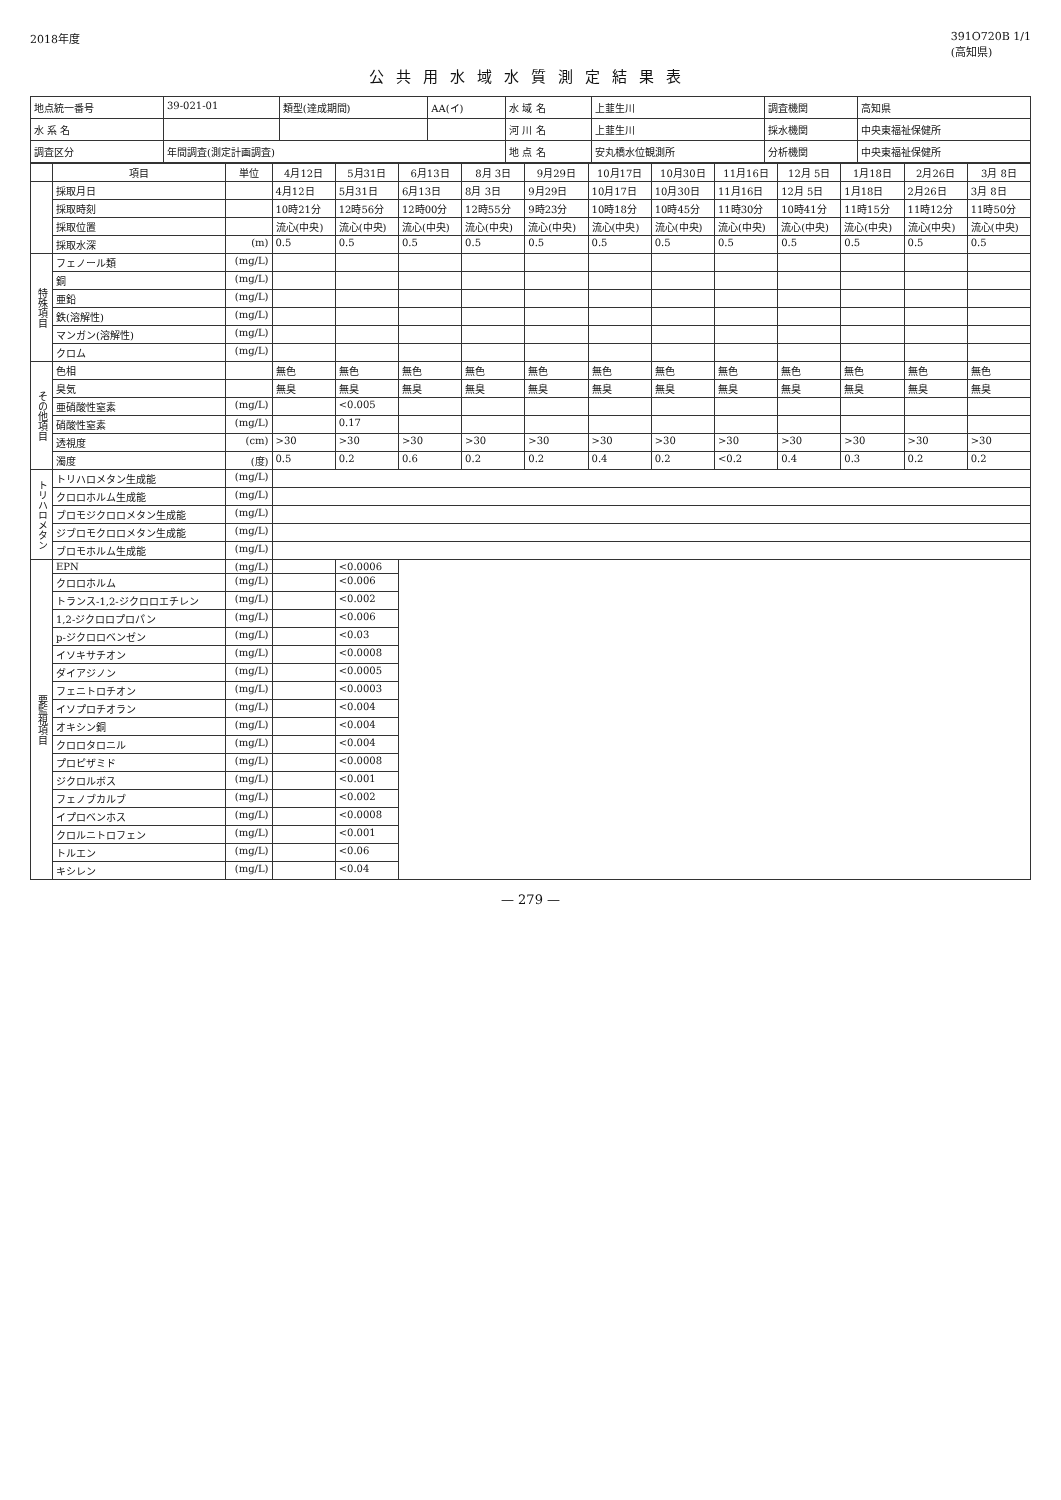2018年度 391O720B 1/1
(高知県)
公共用水域水質測定結果表
| 地点統一番号 | 39-021-01 | 類型(達成期間) | AA(イ) | 水 域 名 | 上韮生川 | 調査機関 | 高知県 |
| 水 系 名 | | | | 河 川 名 | 上韮生川 | 採水機関 | 中央東福祉保健所 |
| 調査区分 | 年間調査(測定計画調査) | | | 地 点 名 | 安丸橋水位観測所 | 分析機関 | 中央東福祉保健所 |
| | 項目 | 単位 | 4月12日 | 5月31日 | 6月13日 | 8月 3日 | 9月29日 | 10月17日 | 10月30日 | 11月16日 | 12月 5日 | 1月18日 | 2月26日 | 3月 8日 |
| --- | --- | --- | --- | --- | --- | --- | --- | --- | --- | --- | --- | --- | --- | --- |
| | 採取月日 | | 4月12日 | 5月31日 | 6月13日 | 8月 3日 | 9月29日 | 10月17日 | 10月30日 | 11月16日 | 12月 5日 | 1月18日 | 2月26日 | 3月 8日 |
| | 採取時刻 | | 10時21分 | 12時56分 | 12時00分 | 12時55分 | 9時23分 | 10時18分 | 10時45分 | 11時30分 | 10時41分 | 11時15分 | 11時12分 | 11時50分 |
| | 採取位置 | | 流心(中央) | 流心(中央) | 流心(中央) | 流心(中央) | 流心(中央) | 流心(中央) | 流心(中央) | 流心(中央) | 流心(中央) | 流心(中央) | 流心(中央) | 流心(中央) |
| | 採取水深 | (m) | 0.5 | 0.5 | 0.5 | 0.5 | 0.5 | 0.5 | 0.5 | 0.5 | 0.5 | 0.5 | 0.5 | 0.5 |
| 特殊項目 | フェノール類 | (mg/L) | | | | | | | | | | | | |
| | 銅 | (mg/L) | | | | | | | | | | | | |
| | 亜鉛 | (mg/L) | | | | | | | | | | | | |
| | 鉄(溶解性) | (mg/L) | | | | | | | | | | | | |
| | マンガン(溶解性) | (mg/L) | | | | | | | | | | | | |
| | クロム | (mg/L) | | | | | | | | | | | | |
| その他項目 | 色相 | | 無色 | 無色 | 無色 | 無色 | 無色 | 無色 | 無色 | 無色 | 無色 | 無色 | 無色 | 無色 |
| | 臭気 | | 無臭 | 無臭 | 無臭 | 無臭 | 無臭 | 無臭 | 無臭 | 無臭 | 無臭 | 無臭 | 無臭 | 無臭 |
| | 亜硝酸性窒素 | (mg/L) | | <0.005 | | | | | | | | | | |
| | 硝酸性窒素 | (mg/L) | | 0.17 | | | | | | | | | | |
| | 透視度 | (cm) | >30 | >30 | >30 | >30 | >30 | >30 | >30 | >30 | >30 | >30 | >30 | >30 |
| | 濁度 | (度) | 0.5 | 0.2 | 0.6 | 0.2 | 0.2 | 0.4 | 0.2 | <0.2 | 0.4 | 0.3 | 0.2 | 0.2 |
| トリハロメタン | トリハロメタン生成能 | (mg/L) | | | | | | | | | | | | |
| | クロロホルム生成能 | (mg/L) | | | | | | | | | | | | |
| | ブロモジクロロメタン生成能 | (mg/L) | | | | | | | | | | | | |
| | ジブロモクロロメタン生成能 | (mg/L) | | | | | | | | | | | | |
| | ブロモホルム生成能 | (mg/L) | | | | | | | | | | | | |
| 要監視項目 | EPN | (mg/L) | | <0.0006 | | | | | | | | | | |
| | クロロホルム | (mg/L) | | <0.006 | | | | | | | | | | |
| | トランス-1,2-ジクロロエチレン | (mg/L) | | <0.002 | | | | | | | | | | |
| | 1,2-ジクロロプロパン | (mg/L) | | <0.006 | | | | | | | | | | |
| | p-ジクロロベンゼン | (mg/L) | | <0.03 | | | | | | | | | | |
| | イソキサチオン | (mg/L) | | <0.0008 | | | | | | | | | | |
| | ダイアジノン | (mg/L) | | <0.0005 | | | | | | | | | | |
| | フェニトロチオン | (mg/L) | | <0.0003 | | | | | | | | | | |
| | イソプロチオラン | (mg/L) | | <0.004 | | | | | | | | | | |
| | オキシン銅 | (mg/L) | | <0.004 | | | | | | | | | | |
| | クロロタロニル | (mg/L) | | <0.004 | | | | | | | | | | |
| | プロピザミド | (mg/L) | | <0.0008 | | | | | | | | | | |
| | ジクロルボス | (mg/L) | | <0.001 | | | | | | | | | | |
| | フェノブカルブ | (mg/L) | | <0.002 | | | | | | | | | | |
| | イプロベンホス | (mg/L) | | <0.0008 | | | | | | | | | | |
| | クロルニトロフェン | (mg/L) | | <0.001 | | | | | | | | | | |
| | トルエン | (mg/L) | | <0.06 | | | | | | | | | | |
| | キシレン | (mg/L) | | <0.04 | | | | | | | | | | |
— 279 —